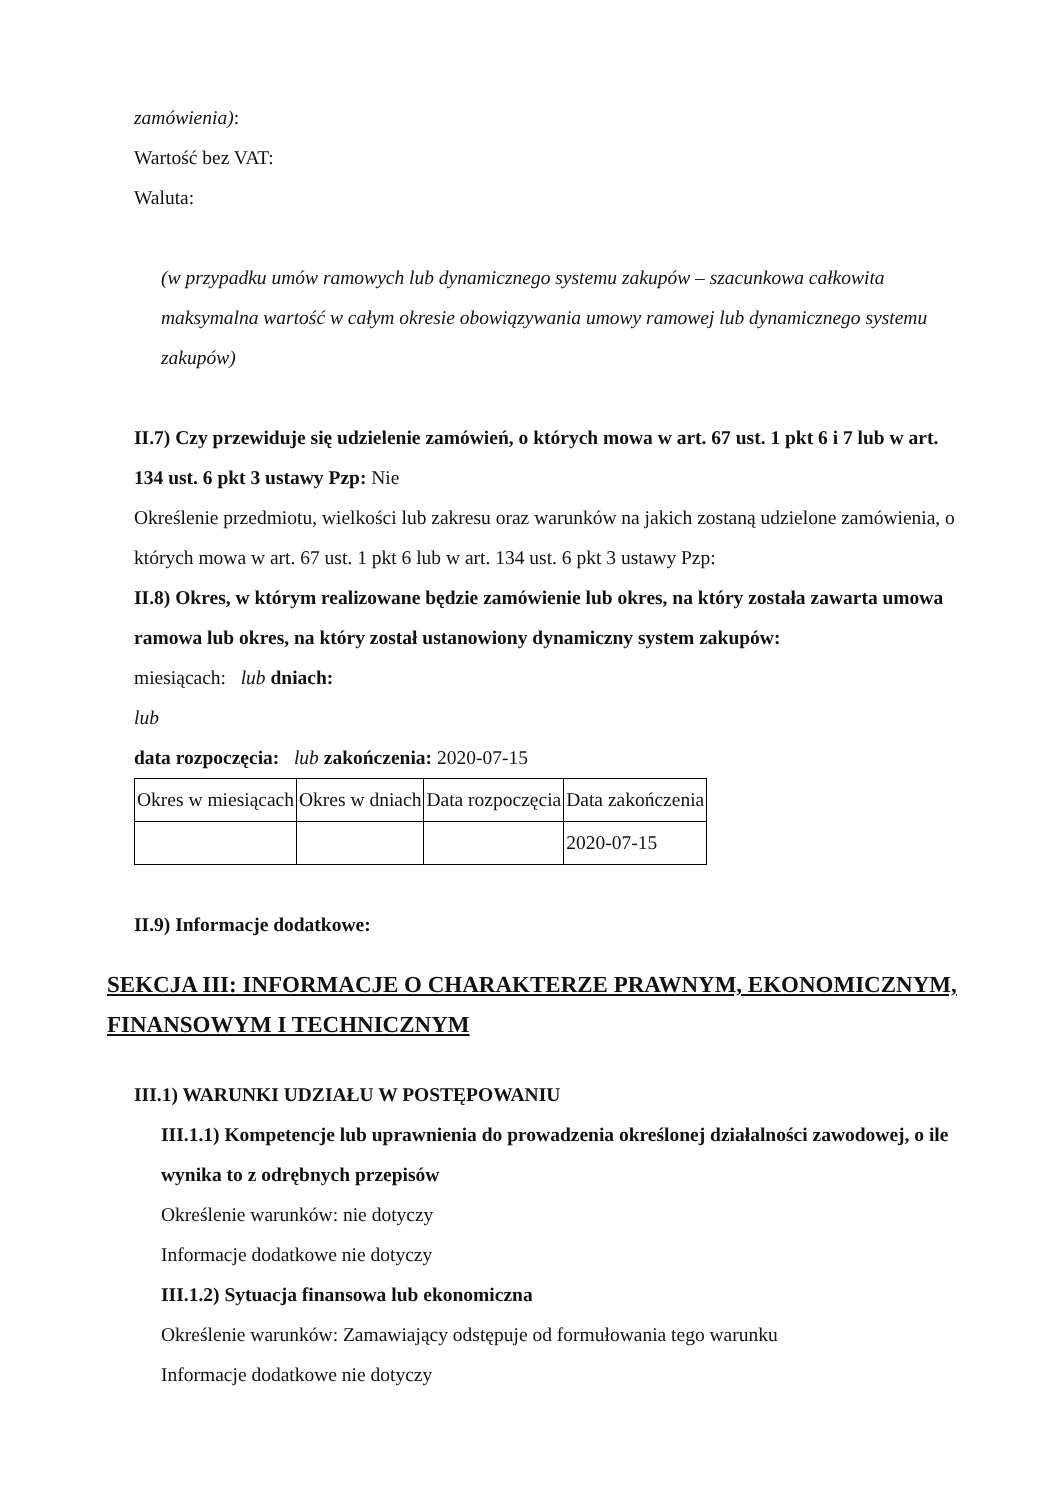zamówienia):
Wartość bez VAT:
Waluta:
(w przypadku umów ramowych lub dynamicznego systemu zakupów – szacunkowa całkowita maksymalna wartość w całym okresie obowiązywania umowy ramowej lub dynamicznego systemu zakupów)
II.7) Czy przewiduje się udzielenie zamówień, o których mowa w art. 67 ust. 1 pkt 6 i 7 lub w art. 134 ust. 6 pkt 3 ustawy Pzp: Nie
Określenie przedmiotu, wielkości lub zakresu oraz warunków na jakich zostaną udzielone zamówienia, o których mowa w art. 67 ust. 1 pkt 6 lub w art. 134 ust. 6 pkt 3 ustawy Pzp:
II.8) Okres, w którym realizowane będzie zamówienie lub okres, na który została zawarta umowa ramowa lub okres, na który został ustanowiony dynamiczny system zakupów:
miesiącach: lub dniach:
lub
data rozpoczęcia: lub zakończenia: 2020-07-15
| Okres w miesiącach | Okres w dniach | Data rozpoczęcia | Data zakończenia |
| | | | 2020-07-15 |
II.9) Informacje dodatkowe:
SEKCJA III: INFORMACJE O CHARAKTERZE PRAWNYM, EKONOMICZNYM, FINANSOWYM I TECHNICZNYM
III.1) WARUNKI UDZIAŁU W POSTĘPOWANIU
III.1.1) Kompetencje lub uprawnienia do prowadzenia określonej działalności zawodowej, o ile wynika to z odrębnych przepisów
Określenie warunków: nie dotyczy
Informacje dodatkowe nie dotyczy
III.1.2) Sytuacja finansowa lub ekonomiczna
Określenie warunków: Zamawiający odstępuje od formułowania tego warunku
Informacje dodatkowe nie dotyczy